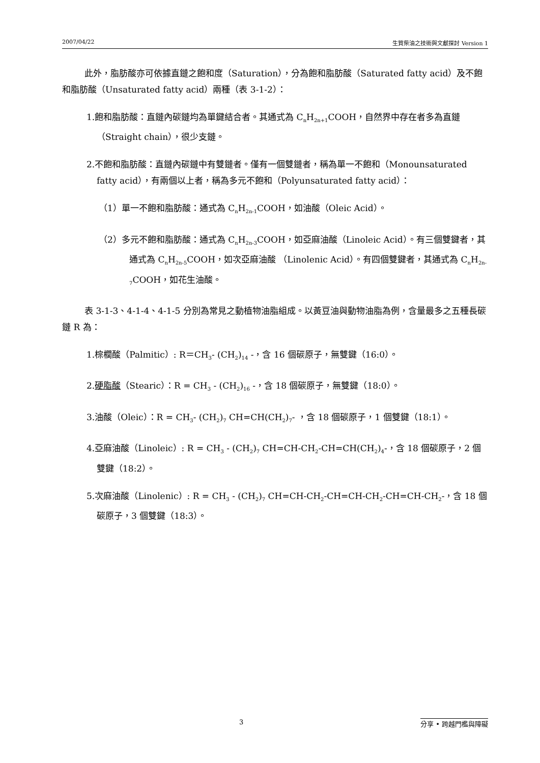2007/04/22 生質柴油之技術與文獻探討 Version 1
此外，脂肪酸亦可依據直鏈之飽和度（Saturation），分為飽和脂肪酸（Saturated fatty acid）及不飽和脂肪酸（Unsaturated fatty acid）兩種（表 3-1-2）：
1.飽和脂肪酸：直鏈內碳鏈均為單鍵結合者。其通式為 C<sub>n</sub>H<sub>2n+1</sub>COOH，自然界中存在者多為直鏈 （Straight chain），很少支鏈。
2.不飽和脂肪酸：直鏈內碳鏈中有雙鏈者。僅有一個雙鏈者，稱為單一不飽和（Monounsaturated fatty acid），有兩個以上者，稱為多元不飽和（Polyunsaturated fatty acid）：
（1）單一不飽和脂肪酸：通式為 C<sub>n</sub>H<sub>2n-1</sub>COOH，如油酸（Oleic Acid）。
（2）多元不飽和脂肪酸：通式為 C<sub>n</sub>H<sub>2n-3</sub>COOH，如亞麻油酸（Linoleic Acid）。有三個雙鍵者，其通式為 C<sub>n</sub>H<sub>2n-5</sub>COOH，如次亞麻油酸 （Linolenic Acid）。有四個雙鍵者，其通式為 C<sub>n</sub>H<sub>2n-7</sub>COOH，如花生油酸。
表 3-1-3、4-1-4、4-1-5 分別為常見之動植物油脂組成。以黃豆油與動物油脂為例，含量最多之五種長碳鏈 R 為：
1.棕櫚酸（Palmitic）: R＝CH<sub>3</sub>- (CH<sub>2</sub>)<sub>14</sub> -，含 16 個碳原子，無雙鍵（16:0）。
2.硬脂酸（Stearic）：R = CH<sub>3</sub> - (CH<sub>2</sub>)<sub>16</sub> -，含 18 個碳原子，無雙鍵（18:0）。
3.油酸（Oleic）：R = CH<sub>3</sub>- (CH<sub>2</sub>)<sub>7</sub> CH=CH(CH<sub>2</sub>)<sub>7</sub>- ，含 18 個碳原子，1 個雙鍵（18:1）。
4.亞麻油酸（Linoleic）: R = CH<sub>3</sub> - (CH<sub>2</sub>)<sub>7</sub> CH=CH-CH<sub>2</sub>-CH=CH(CH<sub>2</sub>)<sub>4</sub>-，含 18 個碳原子，2 個雙鍵（18:2）。
5.次麻油酸（Linolenic）: R = CH<sub>3</sub> - (CH<sub>2</sub>)<sub>7</sub> CH=CH-CH<sub>2</sub>-CH=CH-CH<sub>2</sub>-CH=CH-CH<sub>2</sub>-，含 18 個碳原子，3 個雙鍵（18:3）。
3 分享 • 跨越門檻與障礙